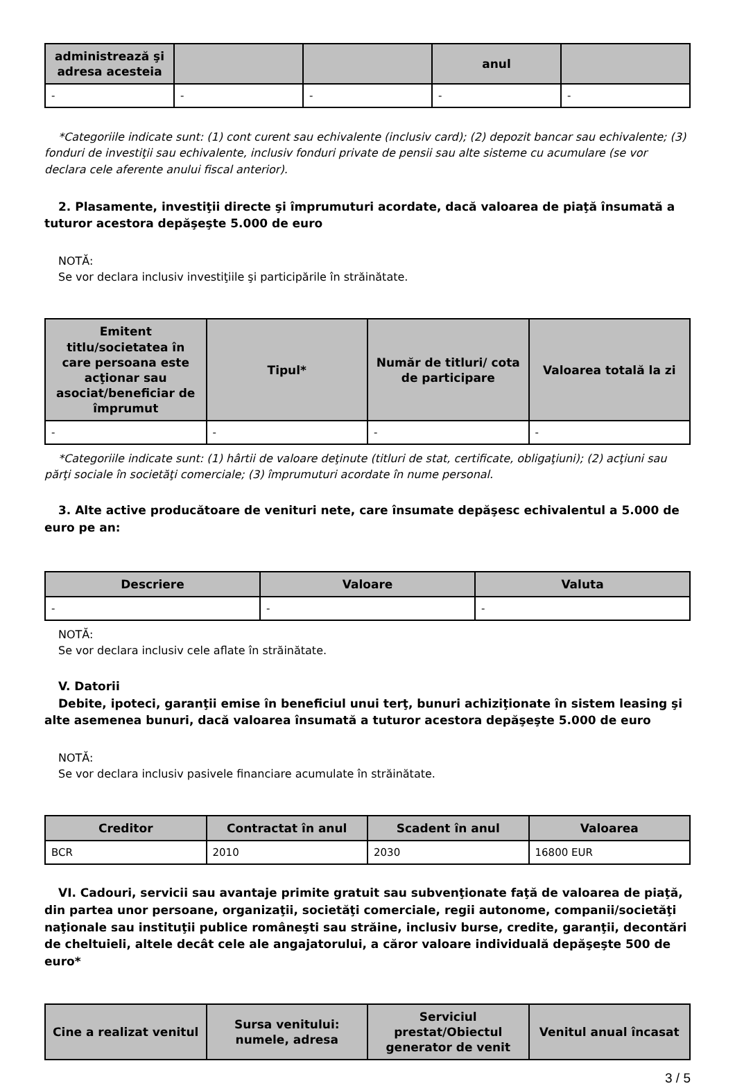| administrează şi adresa acesteia | | | anul | |
| --- | --- | --- | --- | --- |
| - | - | - | - | - |
*Categoriile indicate sunt: (1) cont curent sau echivalente (inclusiv card); (2) depozit bancar sau echivalente; (3) fonduri de investiţii sau echivalente, inclusiv fonduri private de pensii sau alte sisteme cu acumulare (se vor declara cele aferente anului fiscal anterior).
2. Plasamente, investiţii directe şi împrumuturi acordate, dacă valoarea de piaţă însumată a tuturor acestora depăşeşte 5.000 de euro
NOTĂ:
Se vor declara inclusiv investiţiile şi participările în străinătate.
| Emitent titlu/societatea în care persoana este acţionar sau asociat/beneficiar de împrumut | Tipul* | Număr de titluri/ cota de participare | Valoarea totală la zi |
| --- | --- | --- | --- |
| - | - | - | - |
*Categoriile indicate sunt: (1) hârtii de valoare deţinute (titluri de stat, certificate, obligaţiuni); (2) acţiuni sau părţi sociale în societăţi comerciale; (3) împrumuturi acordate în nume personal.
3. Alte active producătoare de venituri nete, care însumate depăşesc echivalentul a 5.000 de euro pe an:
| Descriere | Valoare | Valuta |
| --- | --- | --- |
| - | - | - |
NOTĂ:
Se vor declara inclusiv cele aflate în străinătate.
V. Datorii
Debite, ipoteci, garanţii emise în beneficiul unui terţ, bunuri achiziţionate în sistem leasing şi alte asemenea bunuri, dacă valoarea însumată a tuturor acestora depăşeşte 5.000 de euro
NOTĂ:
Se vor declara inclusiv pasivele financiare acumulate în străinătate.
| Creditor | Contractat în anul | Scadent în anul | Valoarea |
| --- | --- | --- | --- |
| BCR | 2010 | 2030 | 16800 EUR |
VI. Cadouri, servicii sau avantaje primite gratuit sau subvenţionate faţă de valoarea de piaţă, din partea unor persoane, organizaţii, societăţi comerciale, regii autonome, companii/societăţi naţionale sau instituţii publice româneşti sau străine, inclusiv burse, credite, garanţii, decontări de cheltuieli, altele decât cele ale angajatorului, a căror valoare individuală depăşeşte 500 de euro*
| Cine a realizat venitul | Sursa venitului: numele, adresa | Serviciul prestat/Obiectul generator de venit | Venitul anual încasat |
| --- | --- | --- | --- |
3 / 5